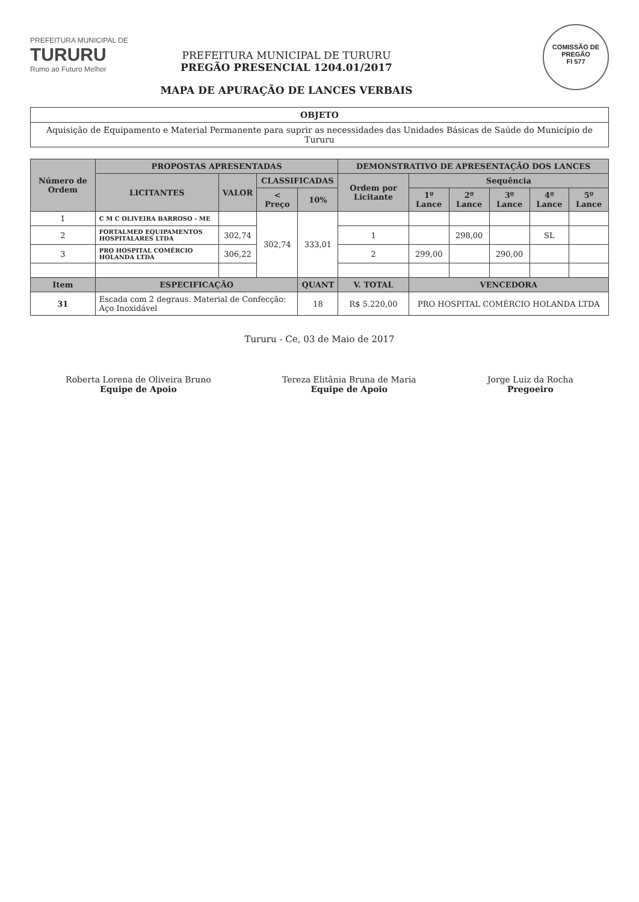COMISSÃO DE PREGÃO
Fl 577
PREFEITURA MUNICIPAL DE
TURURU
Rumo ao Futuro Melhor
PREFEITURA MUNICIPAL DE TURURU
PREGÃO PRESENCIAL 1204.01/2017
MAPA DE APURAÇÃO DE LANCES VERBAIS
| OBJETO |
| Aquisição de Equipamento e Material Permanente para suprir as necessidades das Unidades Básicas de Saúde do Município de Tururu |
| Número de Ordem | PROPOSTAS APRESENTADAS | | | | DEMONSTRATIVO DE APRESENTAÇÃO DOS LANCES | | | | | |
| --- | --- | --- | --- | --- | --- | --- | --- | --- | --- | --- |
| | LICITANTES | VALOR | CLASSIFICADAS | | Ordem por Licitante | Sequência | | | | |
| | | | < Preço | 10% | | 1º Lance | 2º Lance | 3º Lance | 4º Lance | 5º Lance |
| 1 | C M C OLIVEIRA BARROSO - ME | | 302,74 | 333,01 | | | | | | |
| 2 | FORTALMED EQUIPAMENTOS HOSPITALARES LTDA | 302,74 | | | 1 | | 298,00 | | SL | |
| 3 | PRO HOSPITAL COMÉRCIO HOLANDA LTDA | 306,22 | | | 2 | 299,00 | | 290,00 | | |
| Item | ESPECIFICAÇÃO | | | QUANT | V. TOTAL | VENCEDORA | | | | |
| 31 | Escada com 2 degraus. Material de Confecção: Aço Inoxidável | | | 18 | R$ 5.220,00 | PRO HOSPITAL COMÉRCIO HOLANDA LTDA | | | | |
Tururu - Ce, 03 de Maio de 2017
Roberta Lorena de Oliveira Bruno
Equipe de Apoio
Tereza Elitânia Bruna de Maria
Equipe de Apoio
Jorge Luiz da Rocha
Pregoeiro